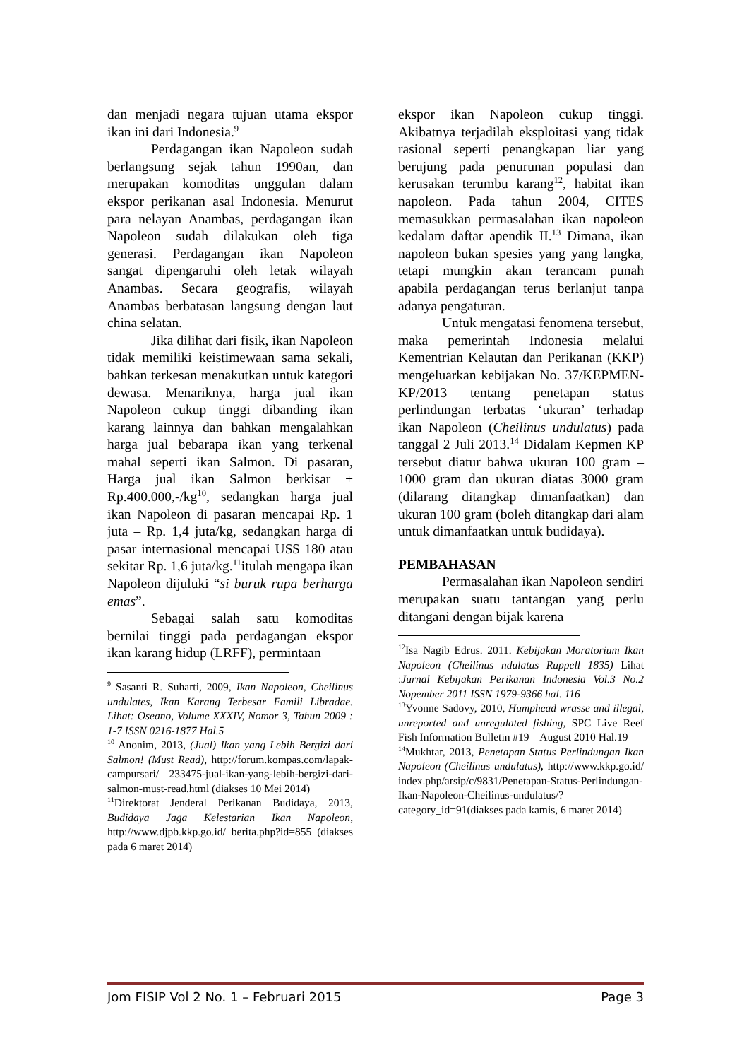dan menjadi negara tujuan utama ekspor ikan ini dari Indonesia.<sup>9</sup>
Perdagangan ikan Napoleon sudah berlangsung sejak tahun 1990an, dan merupakan komoditas unggulan dalam ekspor perikanan asal Indonesia. Menurut para nelayan Anambas, perdagangan ikan Napoleon sudah dilakukan oleh tiga generasi. Perdagangan ikan Napoleon sangat dipengaruhi oleh letak wilayah Anambas. Secara geografis, wilayah Anambas berbatasan langsung dengan laut china selatan.
Jika dilihat dari fisik, ikan Napoleon tidak memiliki keistimewaan sama sekali, bahkan terkesan menakutkan untuk kategori dewasa. Menariknya, harga jual ikan Napoleon cukup tinggi dibanding ikan karang lainnya dan bahkan mengalahkan harga jual bebarapa ikan yang terkenal mahal seperti ikan Salmon. Di pasaran, Harga jual ikan Salmon berkisar ± Rp.400.000,-/kg<sup>10</sup>, sedangkan harga jual ikan Napoleon di pasaran mencapai Rp. 1 juta – Rp. 1,4 juta/kg, sedangkan harga di pasar internasional mencapai US$ 180 atau sekitar Rp. 1,6 juta/kg.<sup>11</sup>itulah mengapa ikan Napoleon dijuluki “si buruk rupa berharga emas”.
Sebagai salah satu komoditas bernilai tinggi pada perdagangan ekspor ikan karang hidup (LRFF), permintaan
<sup>9</sup> Sasanti R. Suharti, 2009, Ikan Napoleon, Cheilinus undulates, Ikan Karang Terbesar Famili Libradae. Lihat: Oseano, Volume XXXIV, Nomor 3, Tahun 2009 : 1-7 ISSN 0216-1877 Hal.5
<sup>10</sup> Anonim, 2013, (Jual) Ikan yang Lebih Bergizi dari Salmon! (Must Read), http://forum.kompas.com/lapak-campursari/ 233475-jual-ikan-yang-lebih-bergizi-dari-salmon-must-read.html (diakses 10 Mei 2014)
<sup>11</sup> Direktorat Jenderal Perikanan Budidaya, 2013, Budidaya Jaga Kelestarian Ikan Napoleon, http://www.djpb.kkp.go.id/ berita.php?id=855 (diakses pada 6 maret 2014)
ekspor ikan Napoleon cukup tinggi. Akibatnya terjadilah eksploitasi yang tidak rasional seperti penangkapan liar yang berujung pada penurunan populasi dan kerusakan terumbu karang<sup>12</sup>, habitat ikan napoleon. Pada tahun 2004, CITES memasukkan permasalahan ikan napoleon kedalam daftar apendik II.<sup>13</sup> Dimana, ikan napoleon bukan spesies yang yang langka, tetapi mungkin akan terancam punah apabila perdagangan terus berlanjut tanpa adanya pengaturan.
Untuk mengatasi fenomena tersebut, maka pemerintah Indonesia melalui Kementrian Kelautan dan Perikanan (KKP) mengeluarkan kebijakan No. 37/KEPMEN-KP/2013 tentang penetapan status perlindungan terbatas ‘ukuran’ terhadap ikan Napoleon (Cheilinus undulatus) pada tanggal 2 Juli 2013.<sup>14</sup> Didalam Kepmen KP tersebut diatur bahwa ukuran 100 gram – 1000 gram dan ukuran diatas 3000 gram (dilarang ditangkap dimanfaatkan) dan ukuran 100 gram (boleh ditangkap dari alam untuk dimanfaatkan untuk budidaya).
PEMBAHASAN
Permasalahan ikan Napoleon sendiri merupakan suatu tantangan yang perlu ditangani dengan bijak karena
<sup>12</sup> Isa Nagib Edrus. 2011. Kebijakan Moratorium Ikan Napoleon (Cheilinus ndulatus Ruppell 1835) Lihat :Jurnal Kebijakan Perikanan Indonesia Vol.3 No.2 Nopember 2011 ISSN 1979-9366 hal. 116
<sup>13</sup> Yvonne Sadovy, 2010, Humphead wrasse and illegal, unreported and unregulated fishing, SPC Live Reef Fish Information Bulletin #19 – August 2010 Hal.19
<sup>14</sup> Mukhtar, 2013, Penetapan Status Perlindungan Ikan Napoleon (Cheilinus undulatus), http://www.kkp.go.id/ index.php/arsip/c/9831/Penetapan-Status-Perlindungan-Ikan-Napoleon-Cheilinus-undulatus/?category_id=91(diakses pada kamis, 6 maret 2014)
Jom FISIP Vol 2 No. 1 – Februari 2015 Page 3